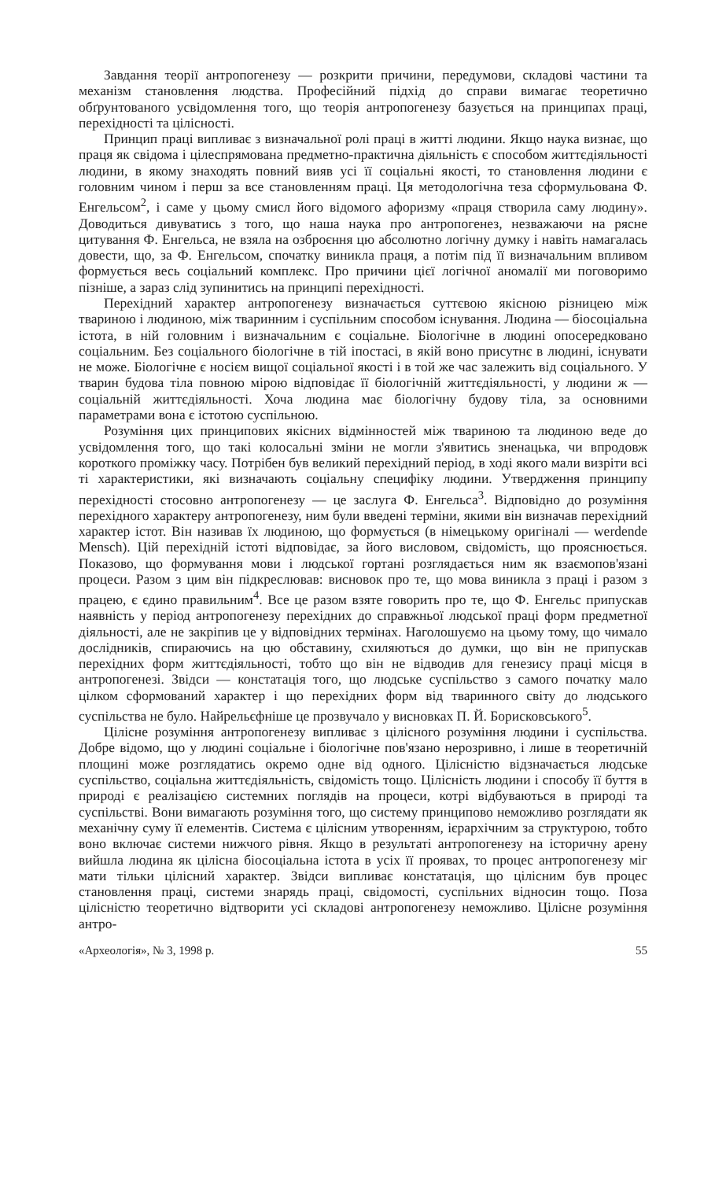Завдання теорії антропогенезу — розкрити причини, передумови, складові частини та механізм становлення людства. Професійний підхід до справи вимагає теоретично обґрунтованого усвідомлення того, що теорія антропогенезу базується на принципах праці, перехідності та цілісності.
Принцип праці випливає з визначальної ролі праці в житті людини. Якщо наука визнає, що праця як свідома і цілеспрямована предметно-практична діяльність є способом життєдіяльності людини, в якому знаходять повний вияв усі її соціальні якості, то становлення людини є головним чином і перш за все становленням праці. Ця методологічна теза сформульована Ф. Енгельсом<sup>2</sup>, і саме у цьому смисл його відомого афоризму «праця створила саму людину». Доводиться дивуватись з того, що наша наука про антропогенез, незважаючи на рясне цитування Ф. Енгельса, не взяла на озброєння цю абсолютно логічну думку і навіть намагалась довести, що, за Ф. Енгельсом, спочатку виникла праця, а потім під її визначальним впливом формується весь соціальний комплекс. Про причини цієї логічної аномалії ми поговоримо пізніше, а зараз слід зупинитись на принципі перехідності.
Перехідний характер антропогенезу визначається суттєвою якісною різницею між твариною і людиною, між тваринним і суспільним способом існування. Людина — біосоціальна істота, в ній головним і визначальним є соціальне. Біологічне в людині опосередковано соціальним. Без соціального біологічне в тій іпостасі, в якій воно присутнє в людині, існувати не може. Біологічне є носієм вищої соціальної якості і в той же час залежить від соціального. У тварин будова тіла повною мірою відповідає її біологічній життєдіяльності, у людини ж — соціальній життєдіяльності. Хоча людина має біологічну будову тіла, за основними параметрами вона є істотою суспільною.
Розуміння цих принципових якісних відмінностей між твариною та людиною веде до усвідомлення того, що такі колосальні зміни не могли з'явитись зненацька, чи впродовж короткого проміжку часу. Потрібен був великий перехідний період, в ході якого мали визріти всі ті характеристики, які визначають соціальну специфіку людини. Утвердження принципу перехідності стосовно антропогенезу — це заслуга Ф. Енгельса<sup>3</sup>. Відповідно до розуміння перехідного характеру антропогенезу, ним були введені терміни, якими він визначав перехідний характер істот. Він називав їх людиною, що формується (в німецькому оригіналі — werdende Mensch). Цій перехідній істоті відповідає, за його висловом, свідомість, що прояснюється. Показово, що формування мови і людської гортані розглядається ним як взаємопов'язані процеси. Разом з цим він підкреслював: висновок про те, що мова виникла з праці і разом з працею, є єдино правильним<sup>4</sup>. Все це разом взяте говорить про те, що Ф. Енгельс припускав наявність у період антропогенезу перехідних до справжньої людської праці форм предметної діяльності, але не закріпив це у відповідних термінах. Наголошуємо на цьому тому, що чимало дослідників, спираючись на цю обставину, схиляються до думки, що він не припускав перехідних форм життєдіяльності, тобто що він не відводив для генезису праці місця в антропогенезі. Звідси — констатація того, що людське суспільство з самого початку мало цілком сформований характер і що перехідних форм від тваринного світу до людського суспільства не було. Найрельєфніше це прозвучало у висновках П. Й. Борисковського<sup>5</sup>.
Цілісне розуміння антропогенезу випливає з цілісного розуміння людини і суспільства. Добре відомо, що у людині соціальне і біологічне пов'язано нерозривно, і лише в теоретичній площині може розглядатись окремо одне від одного. Цілісністю відзначається людське суспільство, соціальна життєдіяльність, свідомість тощо. Цілісність людини і способу її буття в природі є реалізацією системних поглядів на процеси, котрі відбуваються в природі та суспільстві. Вони вимагають розуміння того, що систему принципово неможливо розглядати як механічну суму її елементів. Система є цілісним утворенням, ієрархічним за структурою, тобто воно включає системи нижчого рівня. Якщо в результаті антропогенезу на історичну арену вийшла людина як цілісна біосоціальна істота в усіх її проявах, то процес антропогенезу міг мати тільки цілісний характер. Звідси випливає констатація, що цілісним був процес становлення праці, системи знарядь праці, свідомості, суспільних відносин тощо. Поза цілісністю теоретично відтворити усі складові антропогенезу неможливо. Цілісне розуміння антро-
«Археологія», № 3, 1998 р. 55